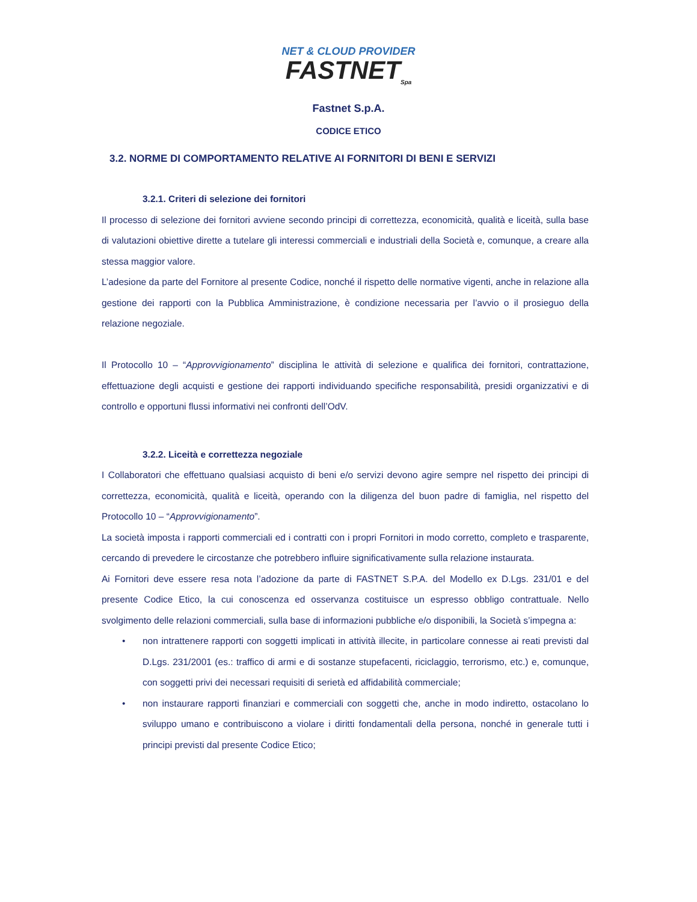NET & CLOUD PROVIDER
FASTNET<sub>Spa</sub>
Fastnet S.p.A.
CODICE ETICO
3.2. NORME DI COMPORTAMENTO RELATIVE AI FORNITORI DI BENI E SERVIZI
3.2.1. Criteri di selezione dei fornitori
Il processo di selezione dei fornitori avviene secondo principi di correttezza, economicità, qualità e liceità, sulla base di valutazioni obiettive dirette a tutelare gli interessi commerciali e industriali della Società e, comunque, a creare alla stessa maggior valore.
L’adesione da parte del Fornitore al presente Codice, nonché il rispetto delle normative vigenti, anche in relazione alla gestione dei rapporti con la Pubblica Amministrazione, è condizione necessaria per l’avvio o il prosieguo della relazione negoziale.
Il Protocollo 10 – “Approvvigionamento” disciplina le attività di selezione e qualifica dei fornitori, contrattazione, effettuazione degli acquisti e gestione dei rapporti individuando specifiche responsabilità, presidi organizzativi e di controllo e opportuni flussi informativi nei confronti dell’OdV.
3.2.2. Liceità e correttezza negoziale
I Collaboratori che effettuano qualsiasi acquisto di beni e/o servizi devono agire sempre nel rispetto dei principi di correttezza, economicità, qualità e liceità, operando con la diligenza del buon padre di famiglia, nel rispetto del Protocollo 10 – “Approvvigionamento”.
La società imposta i rapporti commerciali ed i contratti con i propri Fornitori in modo corretto, completo e trasparente, cercando di prevedere le circostanze che potrebbero influire significativamente sulla relazione instaurata.
Ai Fornitori deve essere resa nota l’adozione da parte di FASTNET S.P.A. del Modello ex D.Lgs. 231/01 e del presente Codice Etico, la cui conoscenza ed osservanza costituisce un espresso obbligo contrattuale. Nello svolgimento delle relazioni commerciali, sulla base di informazioni pubbliche e/o disponibili, la Società s’impegna a:
• non intrattenere rapporti con soggetti implicati in attività illecite, in particolare connesse ai reati previsti dal D.Lgs. 231/2001 (es.: traffico di armi e di sostanze stupefacenti, riciclaggio, terrorismo, etc.) e, comunque, con soggetti privi dei necessari requisiti di serietà ed affidabilità commerciale;
• non instaurare rapporti finanziari e commerciali con soggetti che, anche in modo indiretto, ostacolano lo sviluppo umano e contribuiscono a violare i diritti fondamentali della persona, nonché in generale tutti i principi previsti dal presente Codice Etico;